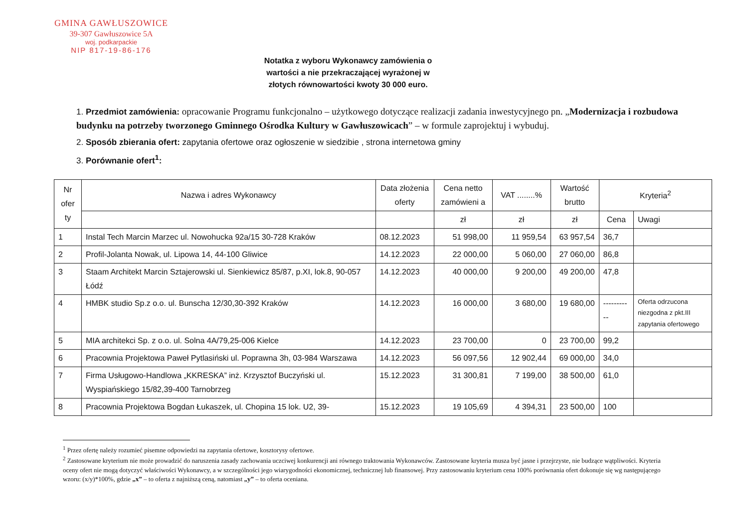GMINA GAWŁUSZOWICE
39-307 Gawłuszowice 5A
woj. podkarpackie
NIP 817-19-86-176
Notatka z wyboru Wykonawcy zamówienia o wartości a nie przekraczającej wyrażonej w złotych równowartości kwoty 30 000 euro.
1. Przedmiot zamówienia: opracowanie Programu funkcjonalno – użytkowego dotyczące realizacji zadania inwestycyjnego pn. „Modernizacja i rozbudowa budynku na potrzeby tworzonego Gminnego Ośrodka Kultury w Gawłuszowicach” – w formule zaprojektuj i wybuduj.
2. Sposób zbierania ofert: zapytania ofertowe oraz ogłoszenie w siedzibie , strona internetowa gminy
3. Porównanie ofert<sup>1</sup>:
| Nr ofer ty | Nazwa i adres Wykonawcy | Data złożenia oferty | Cena netto zamówieni a | VAT ........% | Wartość brutto | Kryteria<sup>2</sup> | |
| --- | --- | --- | --- | --- | --- | --- | --- |
| | | | zł | zł | zł | Cena | Uwagi |
| 1 | Instal Tech Marcin Marzec ul. Nowohucka 92a/15 30-728 Kraków | 08.12.2023 | 51 998,00 | 11 959,54 | 63 957,54 | 36,7 | |
| 2 | Profil-Jolanta Nowak, ul. Lipowa 14, 44-100 Gliwice | 14.12.2023 | 22 000,00 | 5 060,00 | 27 060,00 | 86,8 | |
| 3 | Staam Architekt Marcin Sztajerowski ul. Sienkiewicz 85/87, p.XI, lok.8, 90-057 Łódź | 14.12.2023 | 40 000,00 | 9 200,00 | 49 200,00 | 47,8 | |
| 4 | HMBK studio Sp.z o.o. ul. Bunscha 12/30,30-392 Kraków | 14.12.2023 | 16 000,00 | 3 680,00 | 19 680,00 | ----------- | Oferta odrzucona niezgodna z pkt.III zapytania ofertowego |
| 5 | MIA architekci Sp. z o.o. ul. Solna 4A/79,25-006 Kielce | 14.12.2023 | 23 700,00 | 0 | 23 700,00 | 99,2 | |
| 6 | Pracownia Projektowa Paweł Pytlasiński ul. Poprawna 3h, 03-984 Warszawa | 14.12.2023 | 56 097,56 | 12 902,44 | 69 000,00 | 34,0 | |
| 7 | Firma Usługowo-Handlowa „KKRESKA” inż. Krzysztof Buczyński ul. Wyspiańskiego 15/82,39-400 Tarnobrzeg | 15.12.2023 | 31 300,81 | 7 199,00 | 38 500,00 | 61,0 | |
| 8 | Pracownia Projektowa Bogdan Łukaszek, ul. Chopina 15 lok. U2, 39- | 15.12.2023 | 19 105,69 | 4 394,31 | 23 500,00 | 100 | |
<sup>1</sup> Przez ofertę należy rozumieć pisemne odpowiedzi na zapytania ofertowe, kosztorysy ofertowe.
<sup>2</sup> Zastosowane kryterium nie może prowadzić do naruszenia zasady zachowania uczciwej konkurencji ani równego traktowania Wykonawców. Zastosowane kryteria musza być jasne i przejrzyste, nie budzące wątpliwości. Kryteria oceny ofert nie mogą dotyczyć właściwości Wykonawcy, a w szczególności jego wiarygodności ekonomicznej, technicznej lub finansowej. Przy zastosowaniu kryterium cena 100% porównania ofert dokonuje się wg następującego wzoru: (x/y)*100%, gdzie „x” – to oferta z najniższą ceną, natomiast „y” – to oferta oceniana.